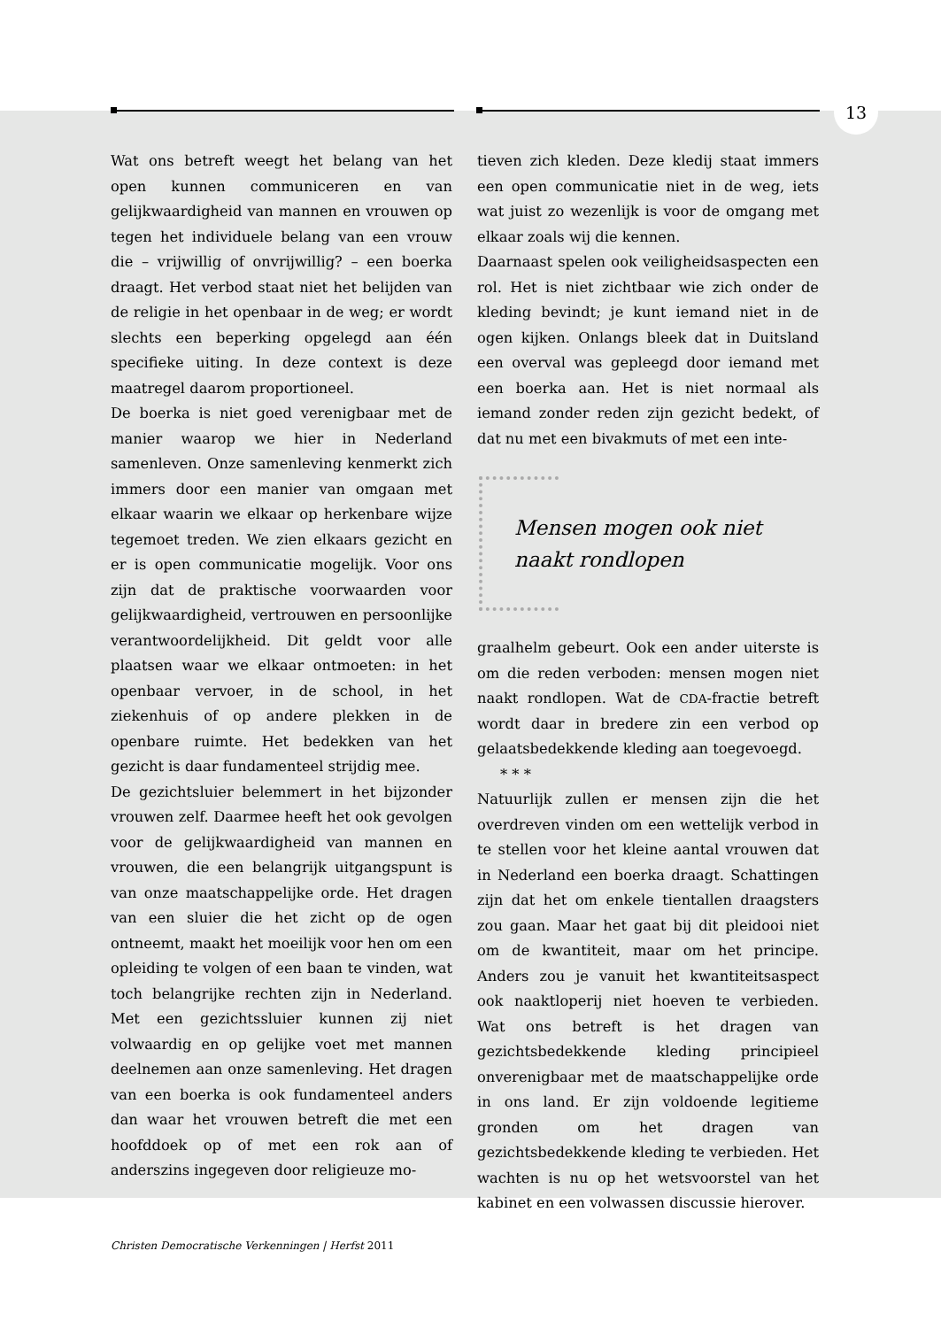13
Wat ons betreft weegt het belang van het open kunnen communiceren en van gelijkwaardigheid van mannen en vrouwen op tegen het individuele belang van een vrouw die – vrijwillig of onvrijwillig? – een boerka draagt. Het verbod staat niet het belijden van de religie in het openbaar in de weg; er wordt slechts een beperking opgelegd aan één specifieke uiting. In deze context is deze maatregel daarom proportioneel.
De boerka is niet goed verenigbaar met de manier waarop we hier in Nederland samenleven. Onze samenleving kenmerkt zich immers door een manier van omgaan met elkaar waarin we elkaar op herkenbare wijze tegemoet treden. We zien elkaars gezicht en er is open communicatie mogelijk. Voor ons zijn dat de praktische voorwaarden voor gelijkwaardigheid, vertrouwen en persoonlijke verantwoordelijkheid. Dit geldt voor alle plaatsen waar we elkaar ontmoeten: in het openbaar vervoer, in de school, in het ziekenhuis of op andere plekken in de openbare ruimte. Het bedekken van het gezicht is daar fundamenteel strijdig mee.
De gezichtsluier belemmert in het bijzonder vrouwen zelf. Daarmee heeft het ook gevolgen voor de gelijkwaardigheid van mannen en vrouwen, die een belangrijk uitgangspunt is van onze maatschappelijke orde. Het dragen van een sluier die het zicht op de ogen ontneemt, maakt het moeilijk voor hen om een opleiding te volgen of een baan te vinden, wat toch belangrijke rechten zijn in Nederland. Met een gezichtssluier kunnen zij niet volwaardig en op gelijke voet met mannen deelnemen aan onze samenleving. Het dragen van een boerka is ook fundamenteel anders dan waar het vrouwen betreft die met een hoofddoek op of met een rok aan of anderszins ingegeven door religieuze mo-
tieven zich kleden. Deze kledij staat immers een open communicatie niet in de weg, iets wat juist zo wezenlijk is voor de omgang met elkaar zoals wij die kennen.
Daarnaast spelen ook veiligheidsaspecten een rol. Het is niet zichtbaar wie zich onder de kleding bevindt; je kunt iemand niet in de ogen kijken. Onlangs bleek dat in Duitsland een overval was gepleegd door iemand met een boerka aan. Het is niet normaal als iemand zonder reden zijn gezicht bedekt, of dat nu met een bivakmuts of met een inte-
Mensen mogen ook niet
naakt rondlopen
graalhelm gebeurt. Ook een ander uiterste is om die reden verboden: mensen mogen niet naakt rondlopen. Wat de CDA-fractie betreft wordt daar in bredere zin een verbod op gelaatsbedekkende kleding aan toegevoegd.
* * *
Natuurlijk zullen er mensen zijn die het overdreven vinden om een wettelijk verbod in te stellen voor het kleine aantal vrouwen dat in Nederland een boerka draagt. Schattingen zijn dat het om enkele tientallen draagsters zou gaan. Maar het gaat bij dit pleidooi niet om de kwantiteit, maar om het principe. Anders zou je vanuit het kwantiteitsaspect ook naaktloperij niet hoeven te verbieden. Wat ons betreft is het dragen van gezichtsbedekkende kleding principieel onverenigbaar met de maatschappelijke orde in ons land. Er zijn voldoende legitieme gronden om het dragen van gezichtsbedekkende kleding te verbieden. Het wachten is nu op het wetsvoorstel van het kabinet en een volwassen discussie hierover.
Christen Democratische Verkenningen | Herfst 2011